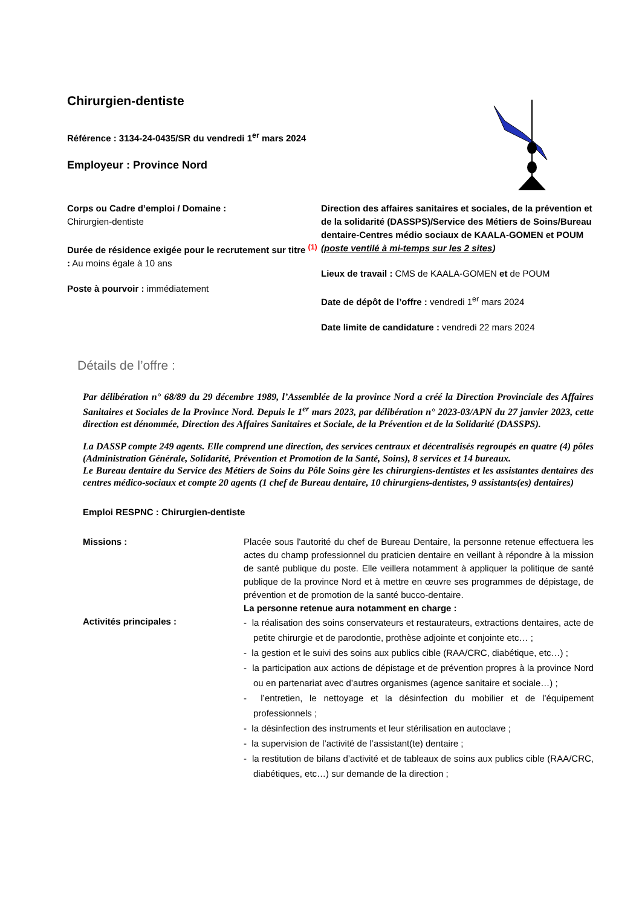Chirurgien-dentiste
Référence : 3134-24-0435/SR du vendredi 1<sup>er</sup> mars 2024
Employeur : Province Nord
Corps ou Cadre d’emploi / Domaine :
Chirurgien-dentiste
Durée de résidence exigée pour le recrutement sur titre <sup>(1)</sup> : Au moins égale à 10 ans
Poste à pourvoir : immédiatement
Direction des affaires sanitaires et sociales, de la prévention et de la solidarité (DASSPS)/Service des Métiers de Soins/Bureau dentaire-Centres médio sociaux de KAALA-GOMEN et POUM (poste ventilé à mi-temps sur les 2 sites)
Lieux de travail : CMS de KAALA-GOMEN et de POUM
Date de dépôt de l’offre : vendredi 1<sup>er</sup> mars 2024
Date limite de candidature : vendredi 22 mars 2024
Détails de l’offre :
Par délibération n° 68/89 du 29 décembre 1989, l’Assemblée de la province Nord a créé la Direction Provinciale des Affaires Sanitaires et Sociales de la Province Nord. Depuis le 1<sup>er</sup> mars 2023, par délibération n° 2023-03/APN du 27 janvier 2023, cette direction est dénommée, Direction des Affaires Sanitaires et Sociale, de la Prévention et de la Solidarité (DASSPS).
La DASSP compte 249 agents. Elle comprend une direction, des services centraux et décentralisés regroupés en quatre (4) pôles (Administration Générale, Solidarité, Prévention et Promotion de la Santé, Soins), 8 services et 14 bureaux.
Le Bureau dentaire du Service des Métiers de Soins du Pôle Soins gère les chirurgiens-dentistes et les assistantes dentaires des centres médico-sociaux et compte 20 agents (1 chef de Bureau dentaire, 10 chirurgiens-dentistes, 9 assistants(es) dentaires)
Emploi RESPNC : Chirurgien-dentiste
Missions : Placée sous l'autorité du chef de Bureau Dentaire, la personne retenue effectuera les actes du champ professionnel du praticien dentaire en veillant à répondre à la mission de santé publique du poste. Elle veillera notamment à appliquer la politique de santé publique de la province Nord et à mettre en œuvre ses programmes de dépistage, de prévention et de promotion de la santé bucco-dentaire.
La personne retenue aura notamment en charge :
Activités principales :
- la réalisation des soins conservateurs et restaurateurs, extractions dentaires, acte de petite chirurgie et de parodontie, prothèse adjointe et conjointe etc… ;
- la gestion et le suivi des soins aux publics cible (RAA/CRC, diabétique, etc…) ;
- la participation aux actions de dépistage et de prévention propres à la province Nord ou en partenariat avec d’autres organismes (agence sanitaire et sociale…) ;
- l’entretien, le nettoyage et la désinfection du mobilier et de l’équipement professionnels ;
- la désinfection des instruments et leur stérilisation en autoclave ;
- la supervision de l’activité de l’assistant(te) dentaire ;
- la restitution de bilans d’activité et de tableaux de soins aux publics cible (RAA/CRC, diabétiques, etc…) sur demande de la direction ;